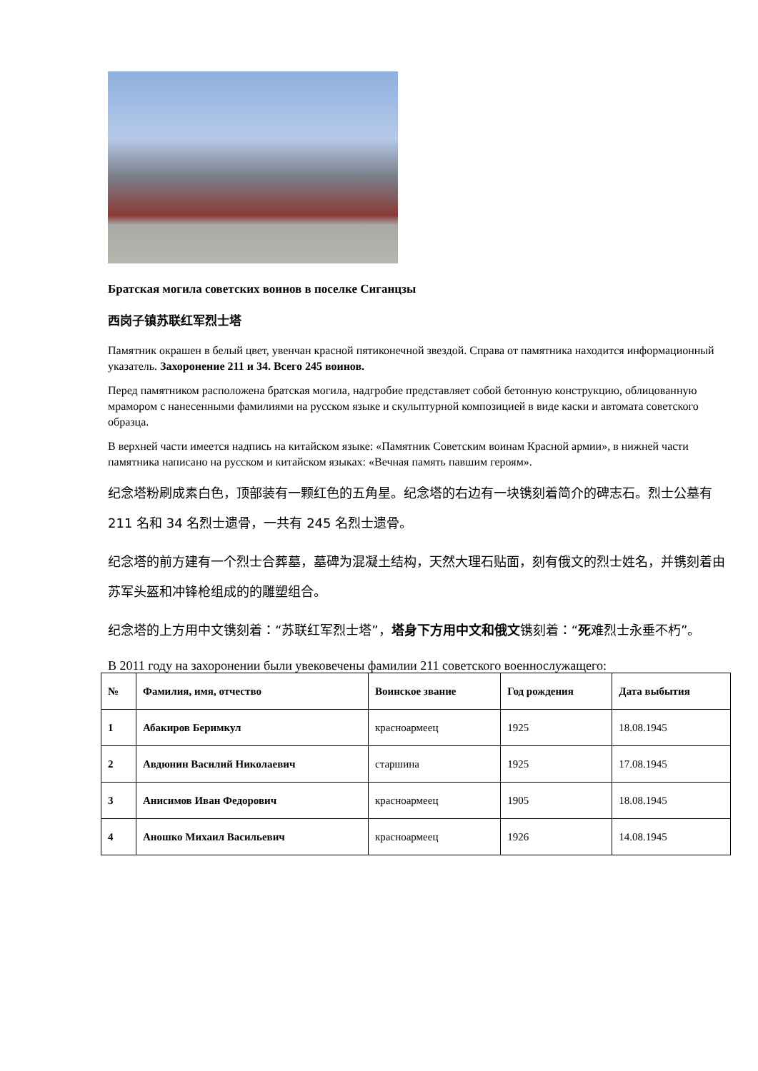Братская могила советских воинов в поселке Сиганцзы
西岗子镇苏联红军烈士塔
Памятник окрашен в белый цвет, увенчан красной пятиконечной звездой. Справа от памятника находится информационный указатель. Захоронение 211 и 34. Всего 245 воинов.
Перед памятником расположена братская могила, надгробие представляет собой бетонную конструкцию, облицованную мрамором с нанесенными фамилиями на русском языке и скульптурной композицией в виде каски и автомата советского образца.
В верхней части имеется надпись на китайском языке: «Памятник Советским воинам Красной армии», в нижней части памятника написано на русском и китайском языках: «Вечная память павшим героям».
纪念塔粉刷成素白色，顶部装有一颗红色的五角星。纪念塔的右边有一块镌刻着简介的碑志石。烈士公墓有 211 名和 34 名烈士遗骨，一共有 245 名烈士遗骨。
纪念塔的前方建有一个烈士合葬墓，墓碑为混凝土结构，天然大理石贴面，刻有俄文的烈士姓名，并镌刻着由苏军头盔和冲锋枪组成的的雕塑组合。
纪念塔的上方用中文镌刻着：“苏联红军烈士塔”，塔身下方用中文和俄文镌刻着：“死难烈士永垂不朽”。
В 2011 году на захоронении были увековечены фамилии 211 советского военнослужащего:
| № | Фамилия, имя, отчество | Воинское звание | Год рождения | Дата выбытия |
| --- | --- | --- | --- | --- |
| 1 | Абакиров Беримкул | красноармеец | 1925 | 18.08.1945 |
| 2 | Авдюнин Василий Николаевич | старшина | 1925 | 17.08.1945 |
| 3 | Анисимов Иван Федорович | красноармеец | 1905 | 18.08.1945 |
| 4 | Аношко Михаил Васильевич | красноармеец | 1926 | 14.08.1945 |